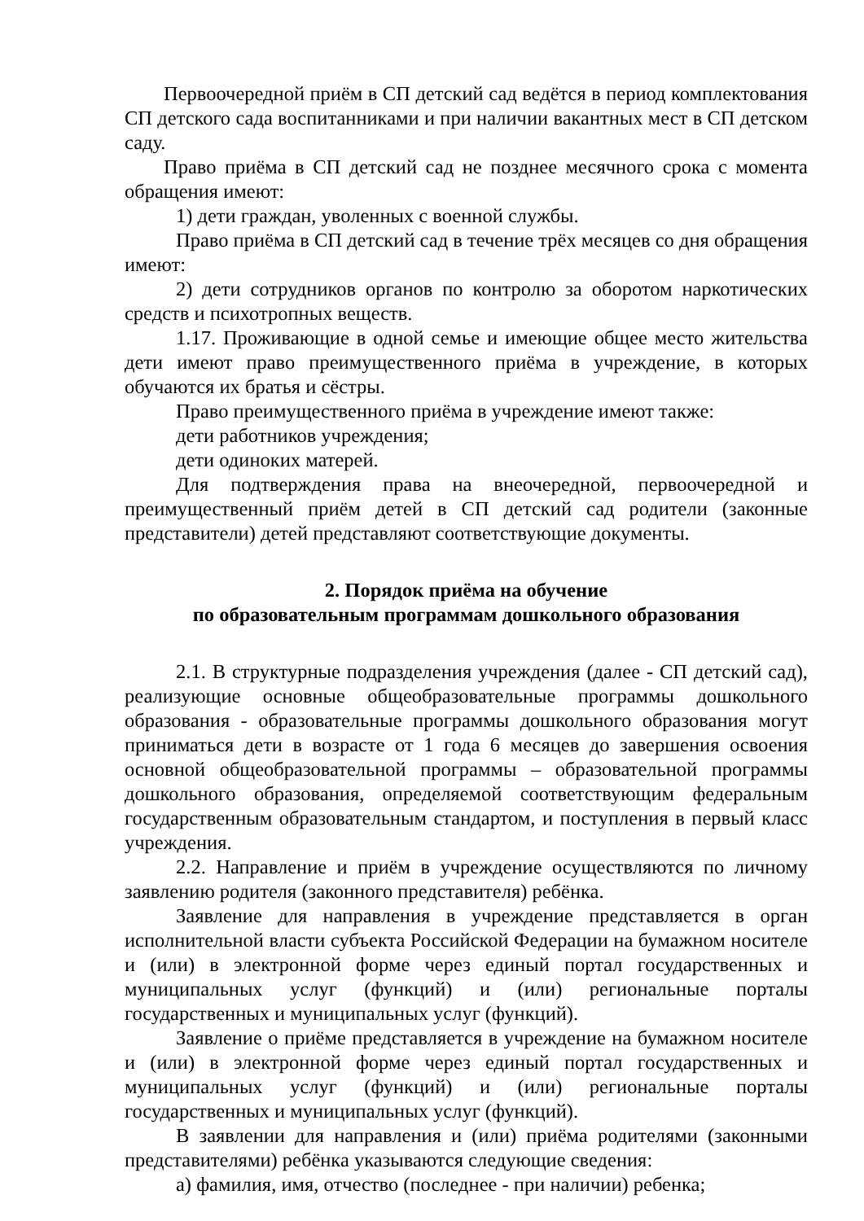Первоочередной приём в СП детский сад ведётся в период комплектования СП детского сада воспитанниками и при наличии вакантных мест в СП детском саду.
Право приёма в СП детский сад не позднее месячного срока с момента обращения имеют:
1) дети граждан, уволенных с военной службы.
Право приёма в СП детский сад в течение трёх месяцев со дня обращения имеют:
2) дети сотрудников органов по контролю за оборотом наркотических средств и психотропных веществ.
1.17. Проживающие в одной семье и имеющие общее место жительства дети имеют право преимущественного приёма в учреждение, в которых обучаются их братья и сёстры.
Право преимущественного приёма в учреждение имеют также:
дети работников учреждения;
дети одиноких матерей.
Для подтверждения права на внеочередной, первоочередной и преимущественный приём детей в СП детский сад родители (законные представители) детей представляют соответствующие документы.
2. Порядок приёма на обучение
по образовательным программам дошкольного образования
2.1. В структурные подразделения учреждения (далее - СП детский сад), реализующие основные общеобразовательные программы дошкольного образования - образовательные программы дошкольного образования могут приниматься дети в возрасте от 1 года 6 месяцев до завершения освоения основной общеобразовательной программы – образовательной программы дошкольного образования, определяемой соответствующим федеральным государственным образовательным стандартом, и поступления в первый класс учреждения.
2.2. Направление и приём в учреждение осуществляются по личному заявлению родителя (законного представителя) ребёнка.
Заявление для направления в учреждение представляется в орган исполнительной власти субъекта Российской Федерации на бумажном носителе и (или) в электронной форме через единый портал государственных и муниципальных услуг (функций) и (или) региональные порталы государственных и муниципальных услуг (функций).
Заявление о приёме представляется в учреждение на бумажном носителе и (или) в электронной форме через единый портал государственных и муниципальных услуг (функций) и (или) региональные порталы государственных и муниципальных услуг (функций).
В заявлении для направления и (или) приёма родителями (законными представителями) ребёнка указываются следующие сведения:
а) фамилия, имя, отчество (последнее - при наличии) ребенка;